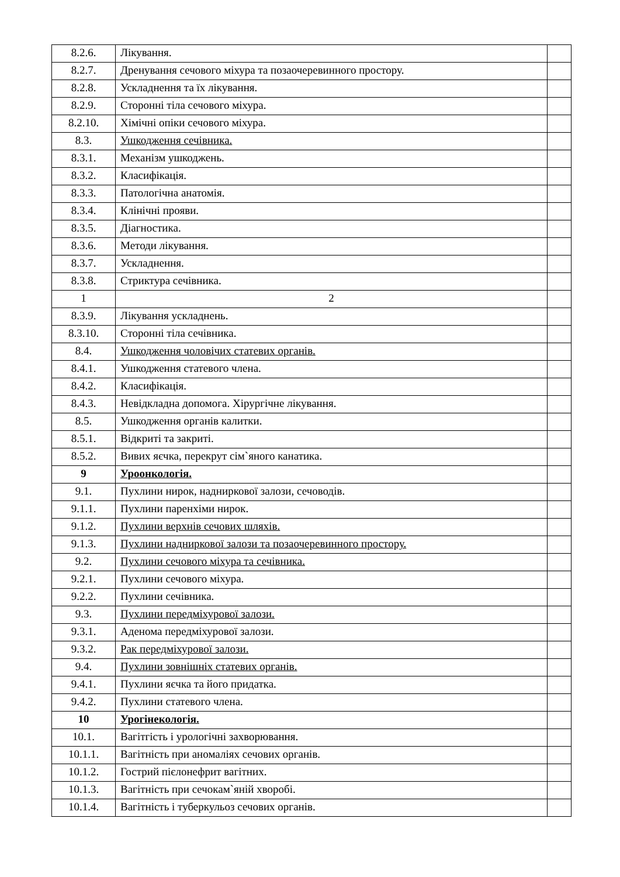| 8.2.6. | Лікування. | |
| 8.2.7. | Дренування сечового міхура та позаочеревинного простору. | |
| 8.2.8. | Ускладнення та їх лікування. | |
| 8.2.9. | Сторонні тіла сечового міхура. | |
| 8.2.10. | Хімічні опіки сечового міхура. | |
| 8.3. | Ушкодження сечівника. | |
| 8.3.1. | Механізм ушкоджень. | |
| 8.3.2. | Класифікація. | |
| 8.3.3. | Патологічна анатомія. | |
| 8.3.4. | Клінічні прояви. | |
| 8.3.5. | Діагностика. | |
| 8.3.6. | Методи лікування. | |
| 8.3.7. | Ускладнення. | |
| 8.3.8. | Стриктура сечівника. | |
| 1 | 2 | |
| 8.3.9. | Лікування ускладнень. | |
| 8.3.10. | Сторонні тіла сечівника. | |
| 8.4. | Ушкодження чоловічих статевих органів. | |
| 8.4.1. | Ушкодження статевого члена. | |
| 8.4.2. | Класифікація. | |
| 8.4.3. | Невідкладна допомога. Хірургічне лікування. | |
| 8.5. | Ушкодження органів калитки. | |
| 8.5.1. | Відкриті та закриті. | |
| 8.5.2. | Вивих яєчка, перекрут сім`яного канатика. | |
| 9 | Уроонкологія. | |
| 9.1. | Пухлини нирок, надниркової залози, сечоводів. | |
| 9.1.1. | Пухлини паренхіми нирок. | |
| 9.1.2. | Пухлини верхнів сечових шляхів. | |
| 9.1.3. | Пухлини надниркової залози та позаочеревинного простору. | |
| 9.2. | Пухлини сечового міхура та сечівника. | |
| 9.2.1. | Пухлини сечового міхура. | |
| 9.2.2. | Пухлини сечівника. | |
| 9.3. | Пухлини передміхурової залози. | |
| 9.3.1. | Аденома передміхурової залози. | |
| 9.3.2. | Рак передміхурової залози. | |
| 9.4. | Пухлини зовнішніх статевих органів. | |
| 9.4.1. | Пухлини яєчка та його придатка. | |
| 9.4.2. | Пухлини статевого члена. | |
| 10 | Урогінекологія. | |
| 10.1. | Вагітгість і урологічні захворювання. | |
| 10.1.1. | Вагітність при аномаліях сечових органів. | |
| 10.1.2. | Гострий пієлонефрит вагітних. | |
| 10.1.3. | Вагітність при сечокам`яній хворобі. | |
| 10.1.4. | Вагітність і туберкульоз сечових органів. | |